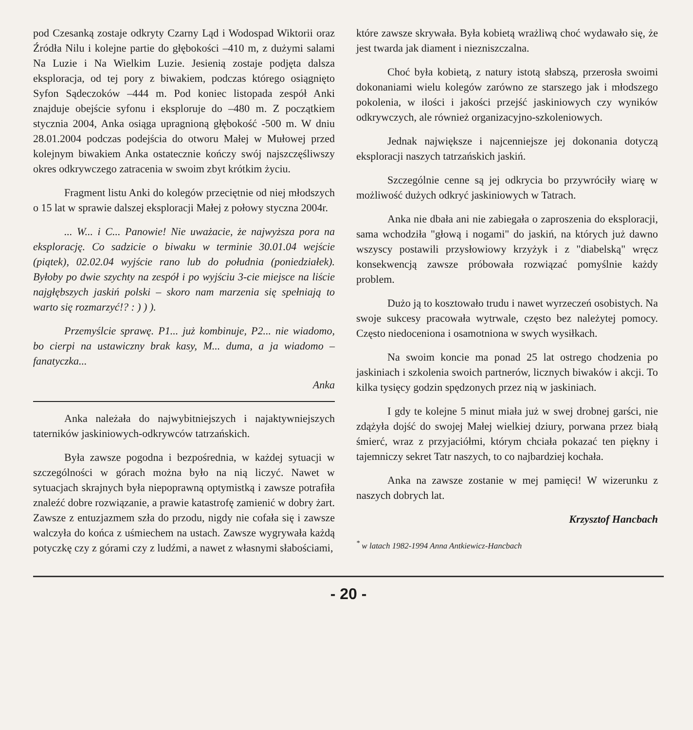pod Czesanką zostaje odkryty Czarny Ląd i Wodospad Wiktorii oraz Źródła Nilu i kolejne partie do głębokości –410 m, z dużymi salami Na Luzie i Na Wielkim Luzie. Jesienią zostaje podjęta dalsza eksploracja, od tej pory z biwakiem, podczas którego osiągnięto Syfon Sądeczoków –444 m. Pod koniec listopada zespół Anki znajduje obejście syfonu i eksploruje do –480 m. Z początkiem stycznia 2004, Anka osiąga upragnioną głębokość -500 m. W dniu 28.01.2004 podczas podejścia do otworu Małej w Mułowej przed kolejnym biwakiem Anka ostatecznie kończy swój najszczęśliwszy okres odkrywczego zatracenia w swoim zbyt krótkim życiu.
Fragment listu Anki do kolegów przeciętnie od niej młodszych o 15 lat w sprawie dalszej eksploracji Małej z połowy styczna 2004r.
... W... i C... Panowie! Nie uważacie, że najwyższa pora na eksplorację. Co sadzicie o biwaku w terminie 30.01.04 wejście (piątek), 02.02.04 wyjście rano lub do południa (poniedziałek). Byłoby po dwie szychty na zespół i po wyjściu 3-cie miejsce na liście najgłębszych jaskiń polski – skoro nam marzenia się spełniają to warto się rozmarzyć!? : ) ) ).
Przemyślcie sprawę. P1... już kombinuje, P2... nie wiadomo, bo cierpi na ustawiczny brak kasy, M... duma, a ja wiadomo – fanatyczka...
Anka
Anka należała do najwybitniejszych i najaktywniejszych taterników jaskiniowych-odkrywców tatrzańskich.
Była zawsze pogodna i bezpośrednia, w każdej sytuacji w szczególności w górach można było na nią liczyć. Nawet w sytuacjach skrajnych była niepoprawną optymistką i zawsze potrafiła znaleźć dobre rozwiązanie, a prawie katastrofę zamienić w dobry żart. Zawsze z entuzjazmem szła do przodu, nigdy nie cofała się i zawsze walczyła do końca z uśmiechem na ustach. Zawsze wygrywała każdą potyczkę czy z górami czy z ludźmi, a nawet z własnymi słabościami,
które zawsze skrywała. Była kobietą wrażliwą choć wydawało się, że jest twarda jak diament i niezniszczalna.
Choć była kobietą, z natury istotą słabszą, przerosła swoimi dokonaniami wielu kolegów zarówno ze starszego jak i młodszego pokolenia, w ilości i jakości przejść jaskiniowych czy wyników odkrywczych, ale również organizacyjno-szkoleniowych.
Jednak największe i najcenniejsze jej dokonania dotyczą eksploracji naszych tatrzańskich jaskiń.
Szczególnie cenne są jej odkrycia bo przywróciły wiarę w możliwość dużych odkryć jaskiniowych w Tatrach.
Anka nie dbała ani nie zabiegała o zaproszenia do eksploracji, sama wchodziła "głową i nogami" do jaskiń, na których już dawno wszyscy postawili przysłowiowy krzyżyk i z "diabelską" wręcz konsekwencją zawsze próbowała rozwiązać pomyślnie każdy problem.
Dużo ją to kosztowało trudu i nawet wyrzeczeń osobistych. Na swoje sukcesy pracowała wytrwale, często bez należytej pomocy. Często niedoceniona i osamotniona w swych wysiłkach.
Na swoim koncie ma ponad 25 lat ostrego chodzenia po jaskiniach i szkolenia swoich partnerów, licznych biwaków i akcji. To kilka tysięcy godzin spędzonych przez nią w jaskiniach.
I gdy te kolejne 5 minut miała już w swej drobnej garści, nie zdążyła dojść do swojej Małej wielkiej dziury, porwana przez białą śmierć, wraz z przyjaciółmi, którym chciała pokazać ten piękny i tajemniczy sekret Tatr naszych, to co najbardziej kochała.
Anka na zawsze zostanie w mej pamięci! W wizerunku z naszych dobrych lat.
Krzysztof Hancbach
<sup>*</sup> w latach 1982-1994 Anna Antkiewicz-Hancbach
- 20 -